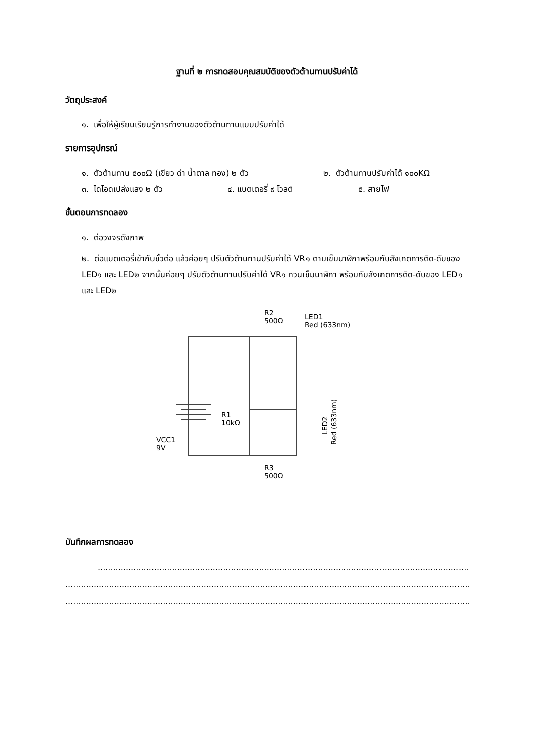ฐานที่ ๒ การทดสอบคุณสมบัติของตัวต้านทานปรับค่าได้
วัตถุประสงค์
๑. เพื่อให้ผู้เรียนเรียนรู้การทำงานของตัวต้านทานแบบปรับค่าได้
รายการอุปกรณ์
๑. ตัวต้านทาน ๕๐๐Ω (เขียว ดำ น้ำตาล ทอง) ๒ ตัว ๒. ตัวต้านทานปรับค่าได้ ๑๐๐KΩ
๓. ไดโอดเปล่งแสง ๒ ตัว ๔. แบตเตอรี่ ๙ โวลต์ ๕. สายไฟ
ขั้นตอนการทดลอง
๑. ต่อวงจรดังภาพ
๒. ต่อแบตเตอรี่เข้ากับขั้วต่อ แล้วค่อยๆ ปรับตัวต้านทานปรับค่าได้ VR๑ ตามเข็มนาฬิกาพร้อมกับสังเกตการติด-ดับของ LED๑ และ LED๒ จากนั้นค่อยๆ ปรับตัวต้านทานปรับค่าได้ VR๑ ทวนเข็มนาฬิกา พร้อมกับสังเกตการติด-ดับของ LED๑ และ LED๒
R2
500Ω
LED1
Red (633nm)
R1
10kΩ
VCC1
9V
R3
500Ω
LED2
Red (633nm)
บันทึกผลการทดลอง
...........................................................................................................................................................................
...........................................................................................................................................................................................
...........................................................................................................................................................................................